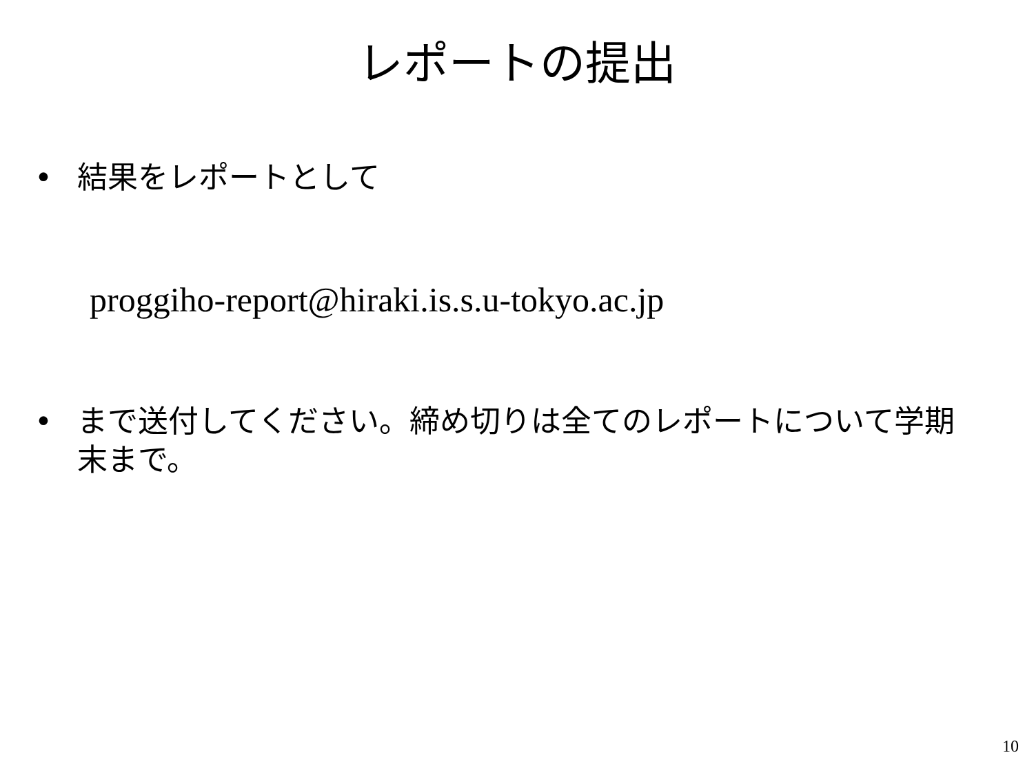レポートの提出
• 結果をレポートとして
proggiho-report@hiraki.is.s.u-tokyo.ac.jp
• まで送付してください。締め切りは全てのレポートについて学期末まで。
10